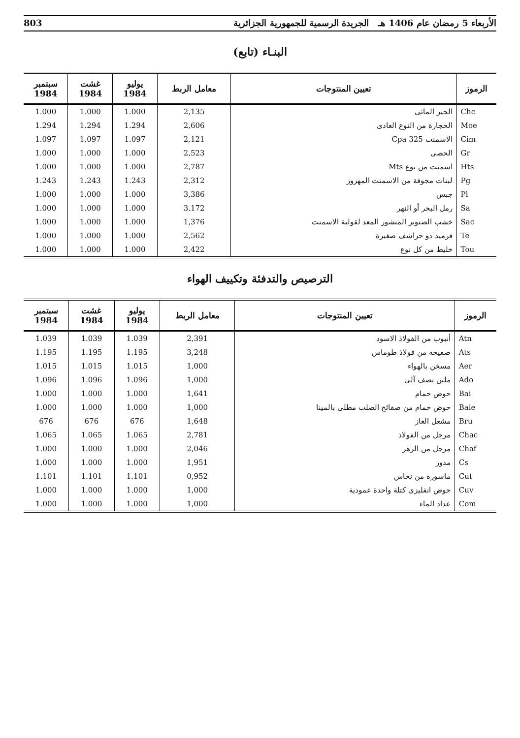الأربعاء 5 رمضان عام 1406 هـ الجريدة الرسمية للجمهورية الجزائرية 803
البنـاء (تابع)
| الرموز | تعيين المنتوجات | معامل الربط | يوليو 1984 | غشت 1984 | سبتمبر 1984 |
| --- | --- | --- | --- | --- | --- |
| Chc | الجير المائى | 2,135 | 1.000 | 1.000 | 1.000 |
| Moe | الحجارة من النوع العادى | 2,606 | 1.294 | 1.294 | 1.294 |
| Cim | الاسمنت Cpa 325 | 2,121 | 1.097 | 1.097 | 1.097 |
| Gr | الحصى | 2,523 | 1.000 | 1.000 | 1.000 |
| Hts | اسمنت من نوع Mts | 2,787 | 1.000 | 1.000 | 1.000 |
| Pg | لبنات مجوفة من الاسمنت المهزوز | 2,312 | 1.243 | 1.243 | 1.243 |
| Pl | جبس | 3,386 | 1.000 | 1.000 | 1.000 |
| Sa | رمل البحر أو النهر | 3,172 | 1.000 | 1.000 | 1.000 |
| Sac | خشب الصنوبر المنشور المعد لقولبة الاسمنت | 1,376 | 1.000 | 1.000 | 1.000 |
| Te | قرميد ذو حراشف صغيرة | 2,562 | 1.000 | 1.000 | 1.000 |
| Tou | خليط من كل نوع | 2,422 | 1.000 | 1.000 | 1.000 |
الترصيص والتدفئة وتكييف الهواء
| الرموز | تعيين المنتوجات | معامل الربط | يوليو 1984 | غشت 1984 | سبتمبر 1984 |
| --- | --- | --- | --- | --- | --- |
| Atn | أنبوب من الفولاذ الاسود | 2,391 | 1.039 | 1.039 | 1.039 |
| Ats | صفيحة من فولاذ طوماس | 3,248 | 1.195 | 1.195 | 1.195 |
| Aer | مسخن بالهواء | 1,000 | 1.015 | 1.015 | 1.015 |
| Ado | ملين نصف آلي | 1,000 | 1.096 | 1.096 | 1.096 |
| Bai | حوض حمام | 1,641 | 1.000 | 1.000 | 1.000 |
| Baie | حوض حمام من صفائح الصلب مطلى بالمينا | 1,000 | 1.000 | 1.000 | 1.000 |
| Bru | مشعل الغاز | 1,648 | 676 | 676 | 676 |
| Chac | مرجل من الفولاذ | 2,781 | 1.065 | 1.065 | 1.065 |
| Chaf | مرجل من الزهر | 2,046 | 1.000 | 1.000 | 1.000 |
| Cs | مدور | 1,951 | 1.000 | 1.000 | 1.000 |
| Cut | ماسورة من نحاس | 0,952 | 1.101 | 1.101 | 1.101 |
| Cuv | حوض انقليزى كتلة واحدة عمودية | 1,000 | 1.000 | 1.000 | 1.000 |
| Com | عداد الماء | 1,000 | 1.000 | 1.000 | 1.000 |